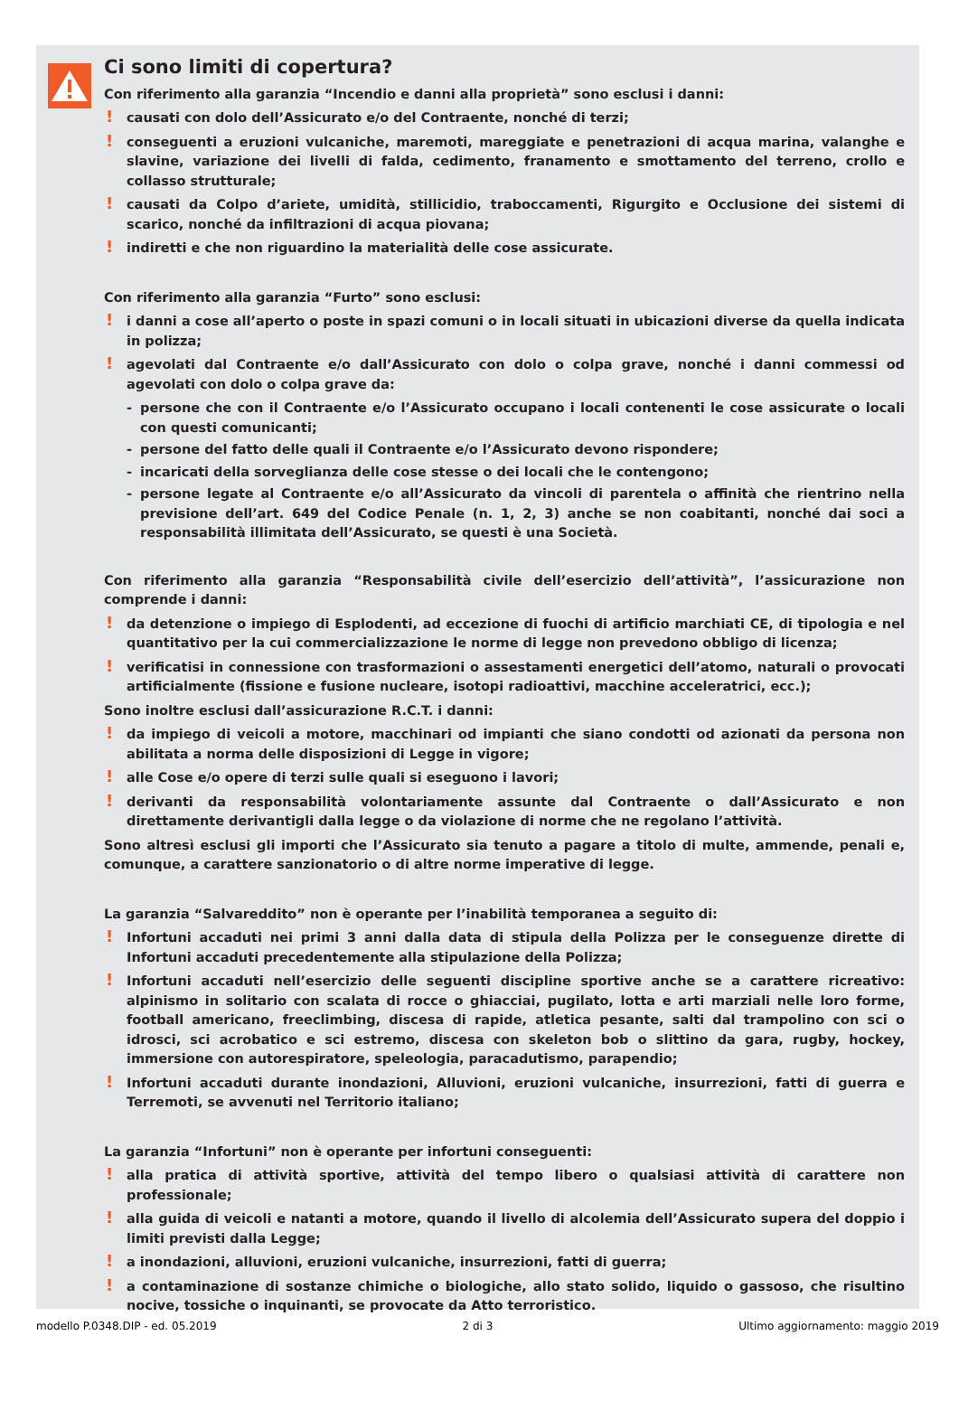Ci sono limiti di copertura?
Con riferimento alla garanzia “Incendio e danni alla proprietà” sono esclusi i danni:
! causati con dolo dell’Assicurato e/o del Contraente, nonché di terzi;
! conseguenti a eruzioni vulcaniche, maremoti, mareggiate e penetrazioni di acqua marina, valanghe e slavine, variazione dei livelli di falda, cedimento, franamento e smottamento del terreno, crollo e collasso strutturale;
! causati da Colpo d’ariete, umidità, stillicidio, traboccamenti, Rigurgito e Occlusione dei sistemi di scarico, nonché da infiltrazioni di acqua piovana;
! indiretti e che non riguardino la materialità delle cose assicurate.
Con riferimento alla garanzia “Furto” sono esclusi:
! i danni a cose all’aperto o poste in spazi comuni o in locali situati in ubicazioni diverse da quella indicata in polizza;
! agevolati dal Contraente e/o dall’Assicurato con dolo o colpa grave, nonché i danni commessi od agevolati con dolo o colpa grave da:
- persone che con il Contraente e/o l’Assicurato occupano i locali contenenti le cose assicurate o locali con questi comunicanti;
- persone del fatto delle quali il Contraente e/o l’Assicurato devono rispondere;
- incaricati della sorveglianza delle cose stesse o dei locali che le contengono;
- persone legate al Contraente e/o all’Assicurato da vincoli di parentela o affinità che rientrino nella previsione dell’art. 649 del Codice Penale (n. 1, 2, 3) anche se non coabitanti, nonché dai soci a responsabilità illimitata dell’Assicurato, se questi è una Società.
Con riferimento alla garanzia “Responsabilità civile dell’esercizio dell’attività”, l’assicurazione non comprende i danni:
! da detenzione o impiego di Esplodenti, ad eccezione di fuochi di artificio marchiati CE, di tipologia e nel quantitativo per la cui commercializzazione le norme di legge non prevedono obbligo di licenza;
! verificatisi in connessione con trasformazioni o assestamenti energetici dell’atomo, naturali o provocati artificialmente (fissione e fusione nucleare, isotopi radioattivi, macchine acceleratrici, ecc.);
Sono inoltre esclusi dall’assicurazione R.C.T. i danni:
! da impiego di veicoli a motore, macchinari od impianti che siano condotti od azionati da persona non abilitata a norma delle disposizioni di Legge in vigore;
! alle Cose e/o opere di terzi sulle quali si eseguono i lavori;
! derivanti da responsabilità volontariamente assunte dal Contraente o dall’Assicurato e non direttamente derivantigli dalla legge o da violazione di norme che ne regolano l’attività.
Sono altresì esclusi gli importi che l’Assicurato sia tenuto a pagare a titolo di multe, ammende, penali e, comunque, a carattere sanzionatorio o di altre norme imperative di legge.
La garanzia “Salvareddito” non è operante per l’inabilità temporanea a seguito di:
! Infortuni accaduti nei primi 3 anni dalla data di stipula della Polizza per le conseguenze dirette di Infortuni accaduti precedentemente alla stipulazione della Polizza;
! Infortuni accaduti nell’esercizio delle seguenti discipline sportive anche se a carattere ricreativo: alpinismo in solitario con scalata di rocce o ghiacciai, pugilato, lotta e arti marziali nelle loro forme, football americano, freeclimbing, discesa di rapide, atletica pesante, salti dal trampolino con sci o idrosci, sci acrobatico e sci estremo, discesa con skeleton bob o slittino da gara, rugby, hockey, immersione con autorespiratore, speleologia, paracadutismo, parapendio;
! Infortuni accaduti durante inondazioni, Alluvioni, eruzioni vulcaniche, insurrezioni, fatti di guerra e Terremoti, se avvenuti nel Territorio italiano;
La garanzia “Infortuni” non è operante per infortuni conseguenti:
! alla pratica di attività sportive, attività del tempo libero o qualsiasi attività di carattere non professionale;
! alla guida di veicoli e natanti a motore, quando il livello di alcolemia dell’Assicurato supera del doppio i limiti previsti dalla Legge;
! a inondazioni, alluvioni, eruzioni vulcaniche, insurrezioni, fatti di guerra;
! a contaminazione di sostanze chimiche o biologiche, allo stato solido, liquido o gassoso, che risultino nocive, tossiche o inquinanti, se provocate da Atto terroristico.
modello P.0348.DIP - ed. 05.2019 2 di 3 Ultimo aggiornamento: maggio 2019